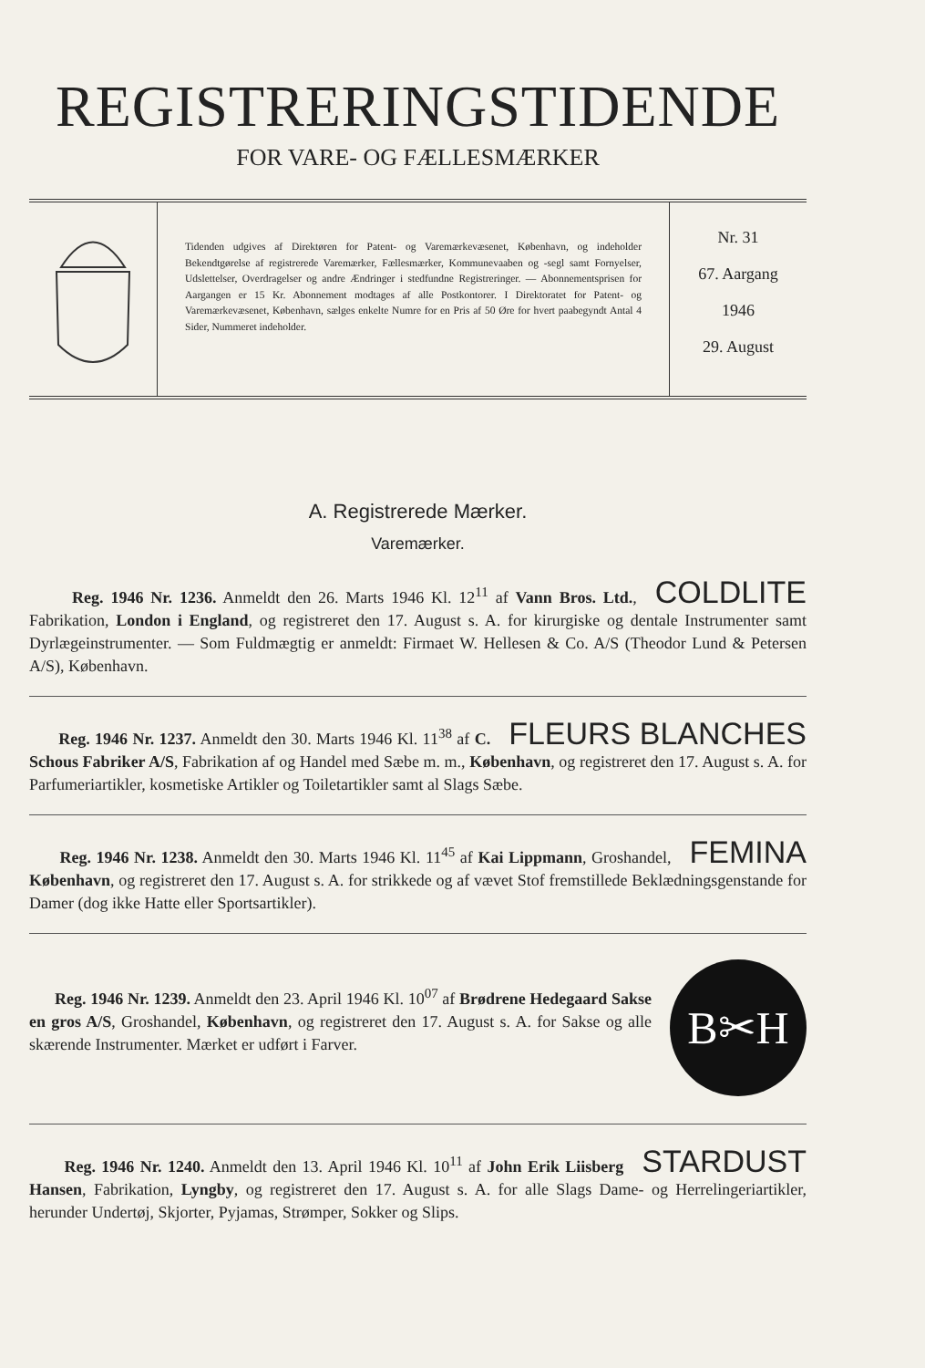REGISTRERINGSTIDENDE
FOR VARE- OG FÆLLESMÆRKER
Tidenden udgives af Direktøren for Patent- og Varemærkevæsenet, København, og indeholder Bekendtgørelse af registrerede Varemærker, Fællesmærker, Kommunevaaben og -segl samt Fornyelser, Udslettelser, Overdragelser og andre Ændringer i stedfundne Registreringer. — Abonnementsprisen for Aargangen er 15 Kr. Abonnement modtages af alle Postkontorer. I Direktoratet for Patent- og Varemærkevæsenet, København, sælges enkelte Numre for en Pris af 50 Øre for hvert paabegyndt Antal 4 Sider, Nummeret indeholder.
Nr. 31
67. Aargang
1946
29. August
A. Registrerede Mærker.
Varemærker.
COLDLITE Reg. 1946 Nr. 1236. Anmeldt den 26. Marts 1946 Kl. 12<sup>11</sup> af Vann Bros. Ltd., Fabrikation, London i England, og registreret den 17. August s. A. for kirurgiske og dentale Instrumenter samt Dyrlægeinstrumenter. — Som Fuldmægtig er anmeldt: Firmaet W. Hellesen & Co. A/S (Theodor Lund & Petersen A/S), København.
FLEURS BLANCHES Reg. 1946 Nr. 1237. Anmeldt den 30. Marts 1946 Kl. 11<sup>38</sup> af C. Schous Fabriker A/S, Fabrikation af og Handel med Sæbe m. m., København, og registreret den 17. August s. A. for Parfumeriartikler, kosmetiske Artikler og Toiletartikler samt al Slags Sæbe.
FEMINA Reg. 1946 Nr. 1238. Anmeldt den 30. Marts 1946 Kl. 11<sup>45</sup> af Kai Lippmann, Groshandel, København, og registreret den 17. August s. A. for strikkede og af vævet Stof fremstillede Beklædningsgenstande for Damer (dog ikke Hatte eller Sportsartikler).
B✂H
Reg. 1946 Nr. 1239. Anmeldt den 23. April 1946 Kl. 10<sup>07</sup> af Brødrene Hedegaard Sakse en gros A/S, Groshandel, København, og registreret den 17. August s. A. for Sakse og alle skærende Instrumenter. Mærket er udført i Farver.
STARDUST Reg. 1946 Nr. 1240. Anmeldt den 13. April 1946 Kl. 10<sup>11</sup> af John Erik Liisberg Hansen, Fabrikation, Lyngby, og registreret den 17. August s. A. for alle Slags Dame- og Herrelingeriartikler, herunder Undertøj, Skjorter, Pyjamas, Strømper, Sokker og Slips.